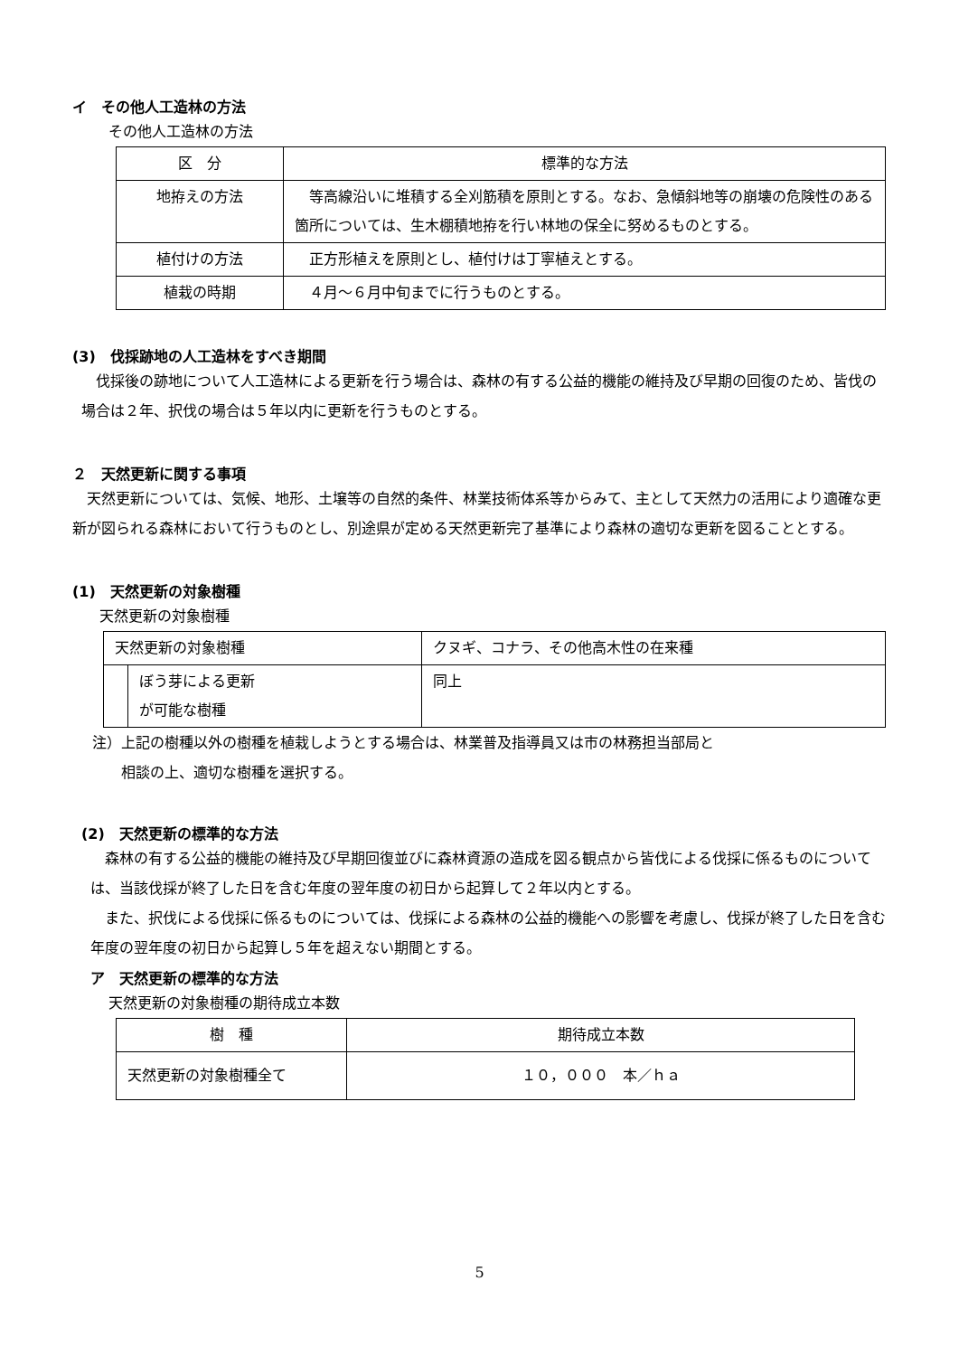イ　その他人工造林の方法
その他人工造林の方法
| 区 分 | 標準的な方法 |
| --- | --- |
| 地拵えの方法 | 等高線沿いに堆積する全刈筋積を原則とする。なお、急傾斜地等の崩壊の危険性のある箇所については、生木棚積地拵を行い林地の保全に努めるものとする。 |
| 植付けの方法 | 正方形植えを原則とし、植付けは丁寧植えとする。 |
| 植栽の時期 | ４月～６月中旬までに行うものとする。 |
(3)　伐採跡地の人工造林をすべき期間
　伐採後の跡地について人工造林による更新を行う場合は、森林の有する公益的機能の維持及び早期の回復のため、皆伐の場合は２年、択伐の場合は５年以内に更新を行うものとする。
２　天然更新に関する事項
　天然更新については、気候、地形、土壌等の自然的条件、林業技術体系等からみて、主として天然力の活用により適確な更新が図られる森林において行うものとし、別途県が定める天然更新完了基準により森林の適切な更新を図ることとする。
(1)　天然更新の対象樹種
天然更新の対象樹種
| 天然更新の対象樹種 | | クヌギ、コナラ、その他高木性の在来種 |
| | ぼう芽による更新 が可能な樹種 | 同上 |
注）上記の樹種以外の樹種を植栽しようとする場合は、林業普及指導員又は市の林務担当部局と
　　相談の上、適切な樹種を選択する。
(2)　天然更新の標準的な方法
　森林の有する公益的機能の維持及び早期回復並びに森林資源の造成を図る観点から皆伐による伐採に係るものについては、当該伐採が終了した日を含む年度の翌年度の初日から起算して２年以内とする。
　また、択伐による伐採に係るものについては、伐採による森林の公益的機能への影響を考慮し、伐採が終了した日を含む年度の翌年度の初日から起算し５年を超えない期間とする。
ア　天然更新の標準的な方法
天然更新の対象樹種の期待成立本数
| 樹 種 | 期待成立本数 |
| --- | --- |
| 天然更新の対象樹種全て | １０，０００ 本／ｈａ |
5